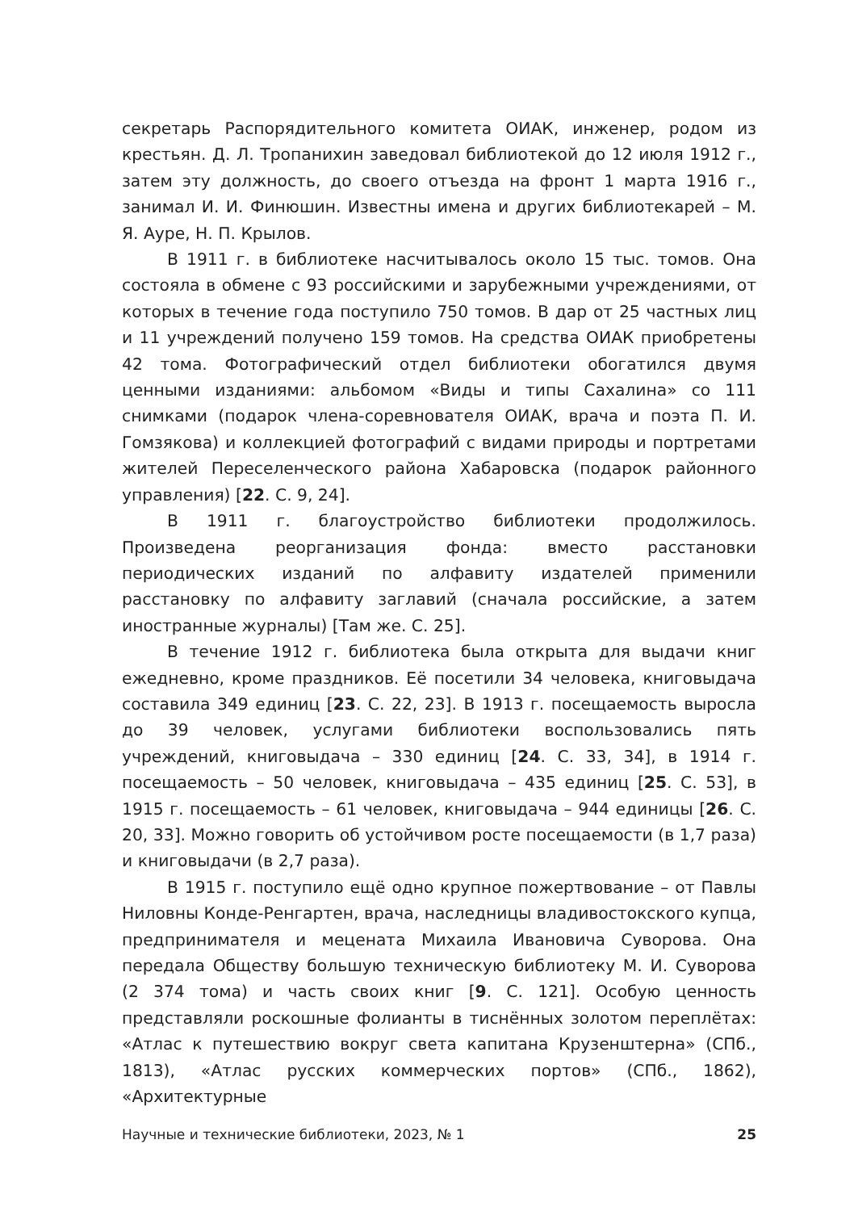секретарь Распорядительного комитета ОИАК, инженер, родом из крестьян. Д. Л. Тропанихин заведовал библиотекой до 12 июля 1912 г., затем эту должность, до своего отъезда на фронт 1 марта 1916 г., занимал И. И. Финюшин. Известны имена и других библиотекарей – М. Я. Ауре, Н. П. Крылов.
В 1911 г. в библиотеке насчитывалось около 15 тыс. томов. Она состояла в обмене с 93 российскими и зарубежными учреждениями, от которых в течение года поступило 750 томов. В дар от 25 частных лиц и 11 учреждений получено 159 томов. На средства ОИАК приобретены 42 тома. Фотографический отдел библиотеки обогатился двумя ценными изданиями: альбомом «Виды и типы Сахалина» со 111 снимками (подарок члена-соревнователя ОИАК, врача и поэта П. И. Гомзякова) и коллекцией фотографий с видами природы и портретами жителей Переселенческого района Хабаровска (подарок районного управления) [22. С. 9, 24].
В 1911 г. благоустройство библиотеки продолжилось. Произведена реорганизация фонда: вместо расстановки периодических изданий по алфавиту издателей применили расстановку по алфавиту заглавий (сначала российские, а затем иностранные журналы) [Там же. С. 25].
В течение 1912 г. библиотека была открыта для выдачи книг ежедневно, кроме праздников. Её посетили 34 человека, книговыдача составила 349 единиц [23. С. 22, 23]. В 1913 г. посещаемость выросла до 39 человек, услугами библиотеки воспользовались пять учреждений, книговыдача – 330 единиц [24. С. 33, 34], в 1914 г. посещаемость – 50 человек, книговыдача – 435 единиц [25. С. 53], в 1915 г. посещаемость – 61 человек, книговыдача – 944 единицы [26. С. 20, 33]. Можно говорить об устойчивом росте посещаемости (в 1,7 раза) и книговыдачи (в 2,7 раза).
В 1915 г. поступило ещё одно крупное пожертвование – от Павлы Ниловны Конде-Ренгартен, врача, наследницы владивостокского купца, предпринимателя и мецената Михаила Ивановича Суворова. Она передала Обществу большую техническую библиотеку М. И. Суворова (2 374 тома) и часть своих книг [9. С. 121]. Особую ценность представляли роскошные фолианты в тиснённых золотом переплётах: «Атлас к путешествию вокруг света капитана Крузенштерна» (СПб., 1813), «Атлас русских коммерческих портов» (СПб., 1862), «Архитектурные
Научные и технические библиотеки, 2023, № 1 25